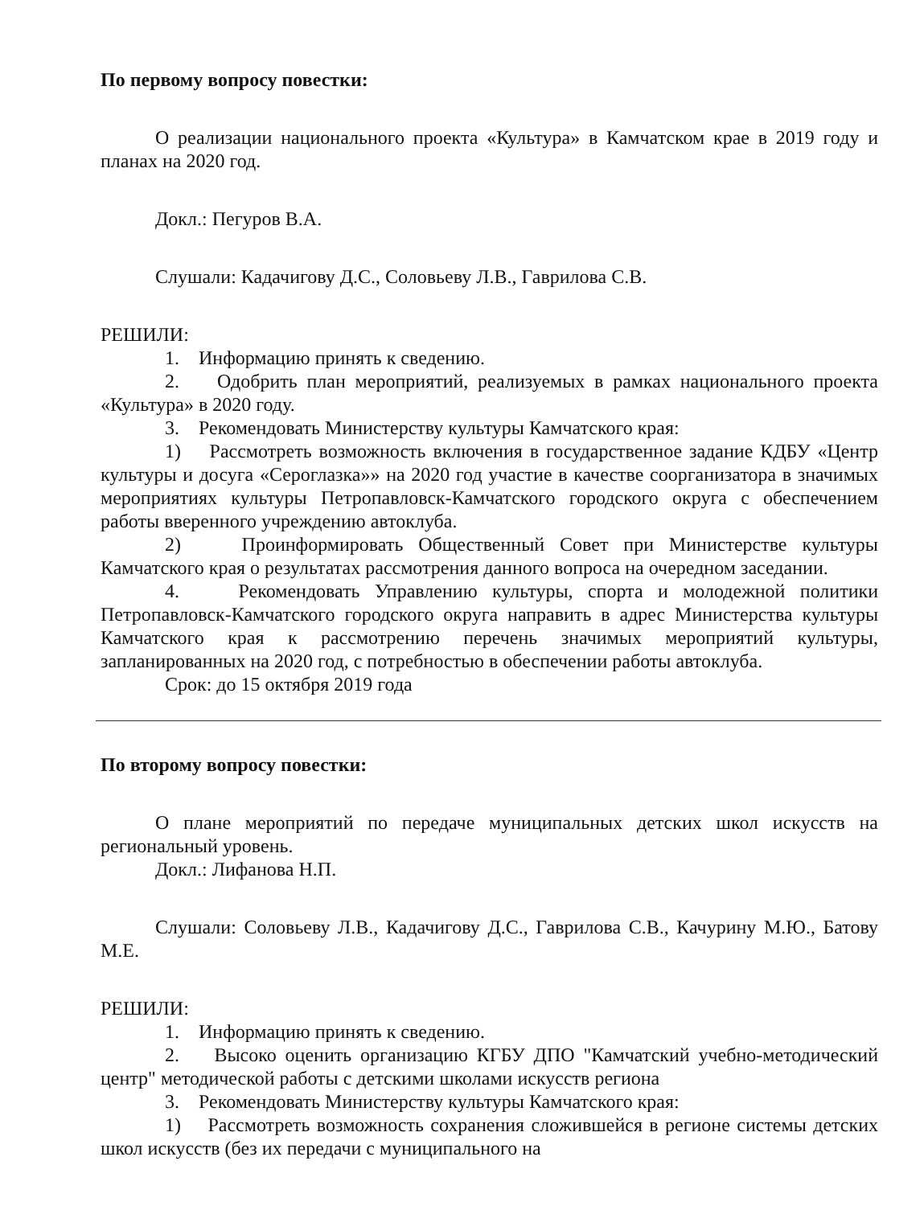По первому вопросу повестки:
О реализации национального проекта «Культура» в Камчатском крае в 2019 году и планах на 2020 год.
Докл.: Пегуров В.А.
Слушали: Кадачигову Д.С., Соловьеву Л.В., Гаврилова С.В.
РЕШИЛИ:
1. Информацию принять к сведению.
2. Одобрить план мероприятий, реализуемых в рамках национального проекта «Культура» в 2020 году.
3. Рекомендовать Министерству культуры Камчатского края:
1) Рассмотреть возможность включения в государственное задание КДБУ «Центр культуры и досуга «Сероглазка»» на 2020 год участие в качестве соорганизатора в значимых мероприятиях культуры Петропавловск-Камчатского городского округа с обеспечением работы вверенного учреждению автоклуба.
2) Проинформировать Общественный Совет при Министерстве культуры Камчатского края о результатах рассмотрения данного вопроса на очередном заседании.
4. Рекомендовать Управлению культуры, спорта и молодежной политики Петропавловск-Камчатского городского округа направить в адрес Министерства культуры Камчатского края к рассмотрению перечень значимых мероприятий культуры, запланированных на 2020 год, с потребностью в обеспечении работы автоклуба.
Срок: до 15 октября 2019 года
По второму вопросу повестки:
О плане мероприятий по передаче муниципальных детских школ искусств на региональный уровень.
Докл.: Лифанова Н.П.
Слушали: Соловьеву Л.В., Кадачигову Д.С., Гаврилова С.В., Качурину М.Ю., Батову М.Е.
РЕШИЛИ:
1. Информацию принять к сведению.
2. Высоко оценить организацию КГБУ ДПО "Камчатский учебно-методический центр" методической работы с детскими школами искусств региона
3. Рекомендовать Министерству культуры Камчатского края:
1) Рассмотреть возможность сохранения сложившейся в регионе системы детских школ искусств (без их передачи с муниципального на